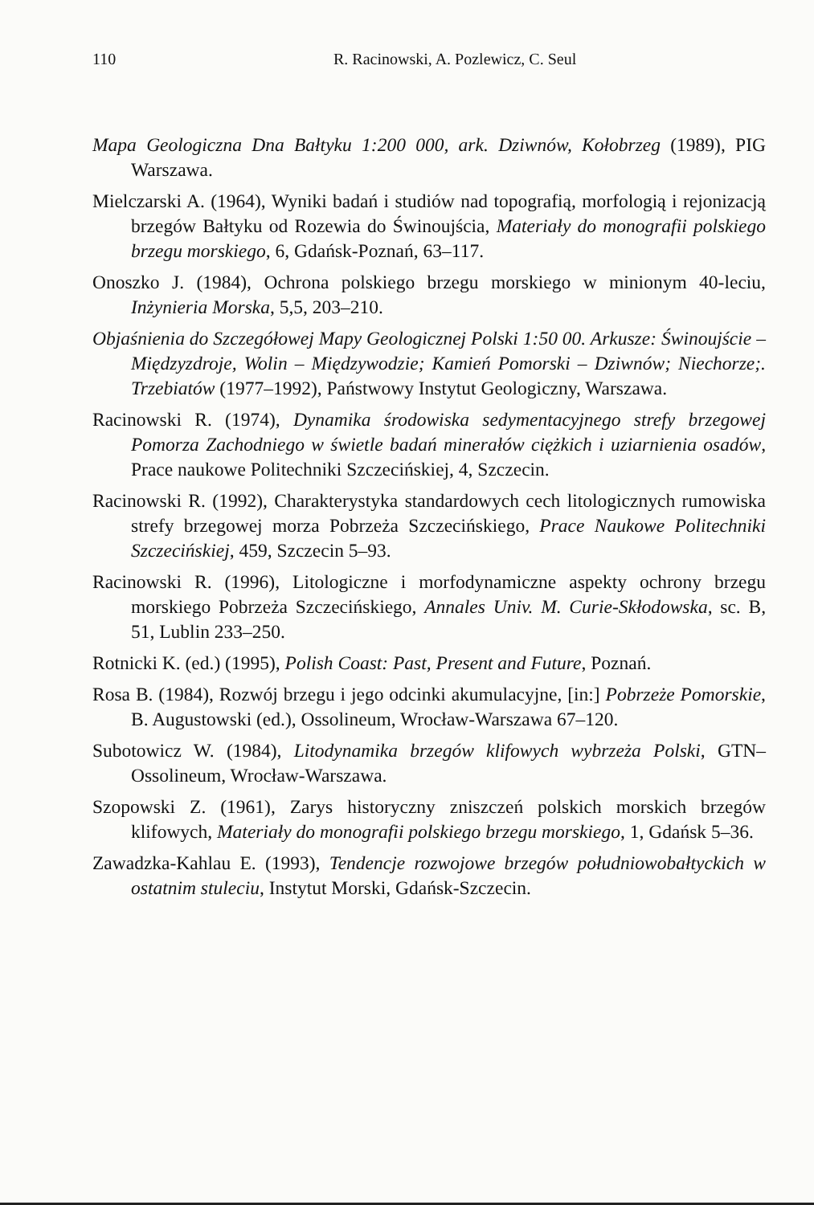110 R. Racinowski, A. Pozlewicz, C. Seul
Mapa Geologiczna Dna Bałtyku 1:200 000, ark. Dziwnów, Kołobrzeg (1989), PIG Warszawa.
Mielczarski A. (1964), Wyniki badań i studiów nad topografią, morfologią i rejonizacją brzegów Bałtyku od Rozewia do Świnoujścia, Materiały do monografii polskiego brzegu morskiego, 6, Gdańsk-Poznań, 63–117.
Onoszko J. (1984), Ochrona polskiego brzegu morskiego w minionym 40-leciu, Inżynieria Morska, 5,5, 203–210.
Objaśnienia do Szczegółowej Mapy Geologicznej Polski 1:50 00. Arkusze: Świnoujście – Międzyzdroje, Wolin – Międzywodzie; Kamień Pomorski – Dziwnów; Niechorze;. Trzebiatów (1977–1992), Państwowy Instytut Geologiczny, Warszawa.
Racinowski R. (1974), Dynamika środowiska sedymentacyjnego strefy brzegowej Pomorza Zachodniego w świetle badań minerałów ciężkich i uziarnienia osadów, Prace naukowe Politechniki Szczecińskiej, 4, Szczecin.
Racinowski R. (1992), Charakterystyka standardowych cech litologicznych rumowiska strefy brzegowej morza Pobrzeża Szczecińskiego, Prace Naukowe Politechniki Szczecińskiej, 459, Szczecin 5–93.
Racinowski R. (1996), Litologiczne i morfodynamiczne aspekty ochrony brzegu morskiego Pobrzeża Szczecińskiego, Annales Univ. M. Curie-Skłodowska, sc. B, 51, Lublin 233–250.
Rotnicki K. (ed.) (1995), Polish Coast: Past, Present and Future, Poznań.
Rosa B. (1984), Rozwój brzegu i jego odcinki akumulacyjne, [in:] Pobrzeże Pomorskie, B. Augustowski (ed.), Ossolineum, Wrocław-Warszawa 67–120.
Subotowicz W. (1984), Litodynamika brzegów klifowych wybrzeża Polski, GTN–Ossolineum, Wrocław-Warszawa.
Szopowski Z. (1961), Zarys historyczny zniszczeń polskich morskich brzegów klifowych, Materiały do monografii polskiego brzegu morskiego, 1, Gdańsk 5–36.
Zawadzka-Kahlau E. (1993), Tendencje rozwojowe brzegów południowobałtyckich w ostatnim stuleciu, Instytut Morski, Gdańsk-Szczecin.